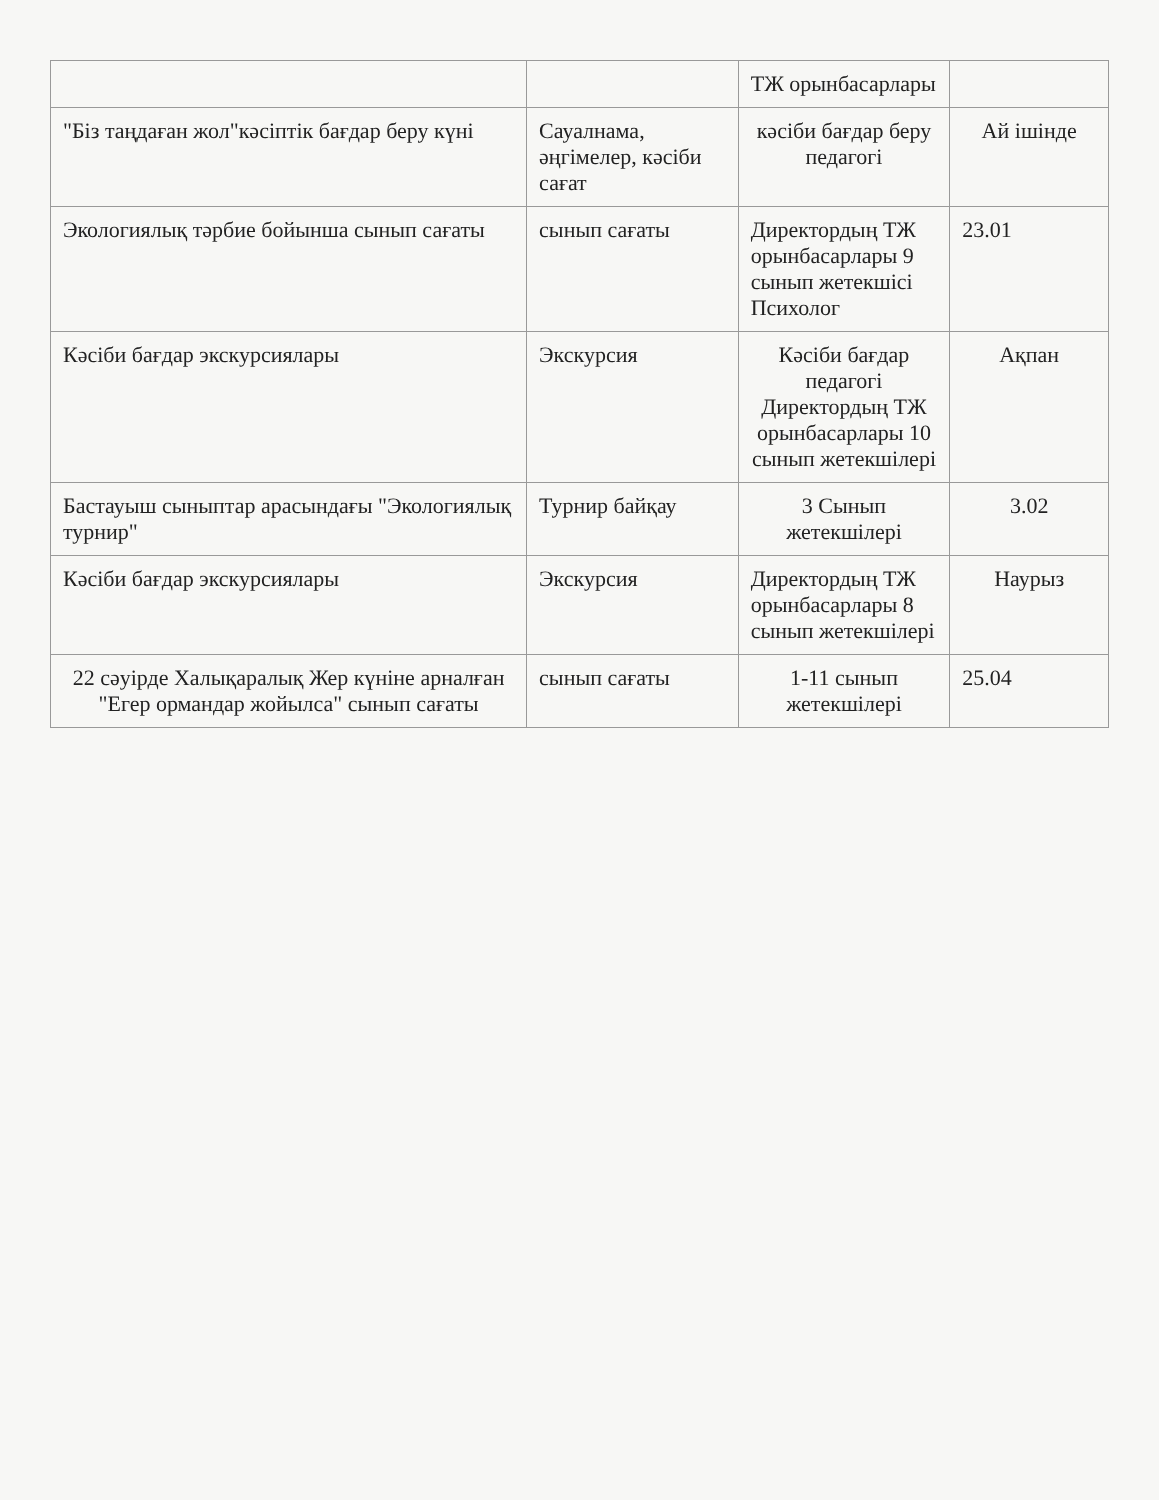| | | ТЖ орынбасарлары | |
| "Біз таңдаған жол"кәсіптік бағдар беру күні | Сауалнама, әңгімелер, кәсіби сағат | кәсіби бағдар беру педагогі | Ай ішінде |
| Экологиялық тәрбие бойынша сынып сағаты | сынып сағаты | Директордың ТЖ орынбасарлары 9 сынып жетекшісі Психолог | 23.01 |
| Кәсіби бағдар экскурсиялары | Экскурсия | Кәсіби бағдар педагогі Директордың ТЖ орынбасарлары 10 сынып жетекшілері | Ақпан |
| Бастауыш сыныптар арасындағы "Экологиялық турнир" | Турнир байқау | 3 Сынып жетекшілері | 3.02 |
| Кәсіби бағдар экскурсиялары | Экскурсия | Директордың ТЖ орынбасарлары 8 сынып жетекшілері | Наурыз |
| 22 сәуірде Халықаралық Жер күніне арналған "Егер ормандар жойылса" сынып сағаты | сынып сағаты | 1-11 сынып жетекшілері | 25.04 |